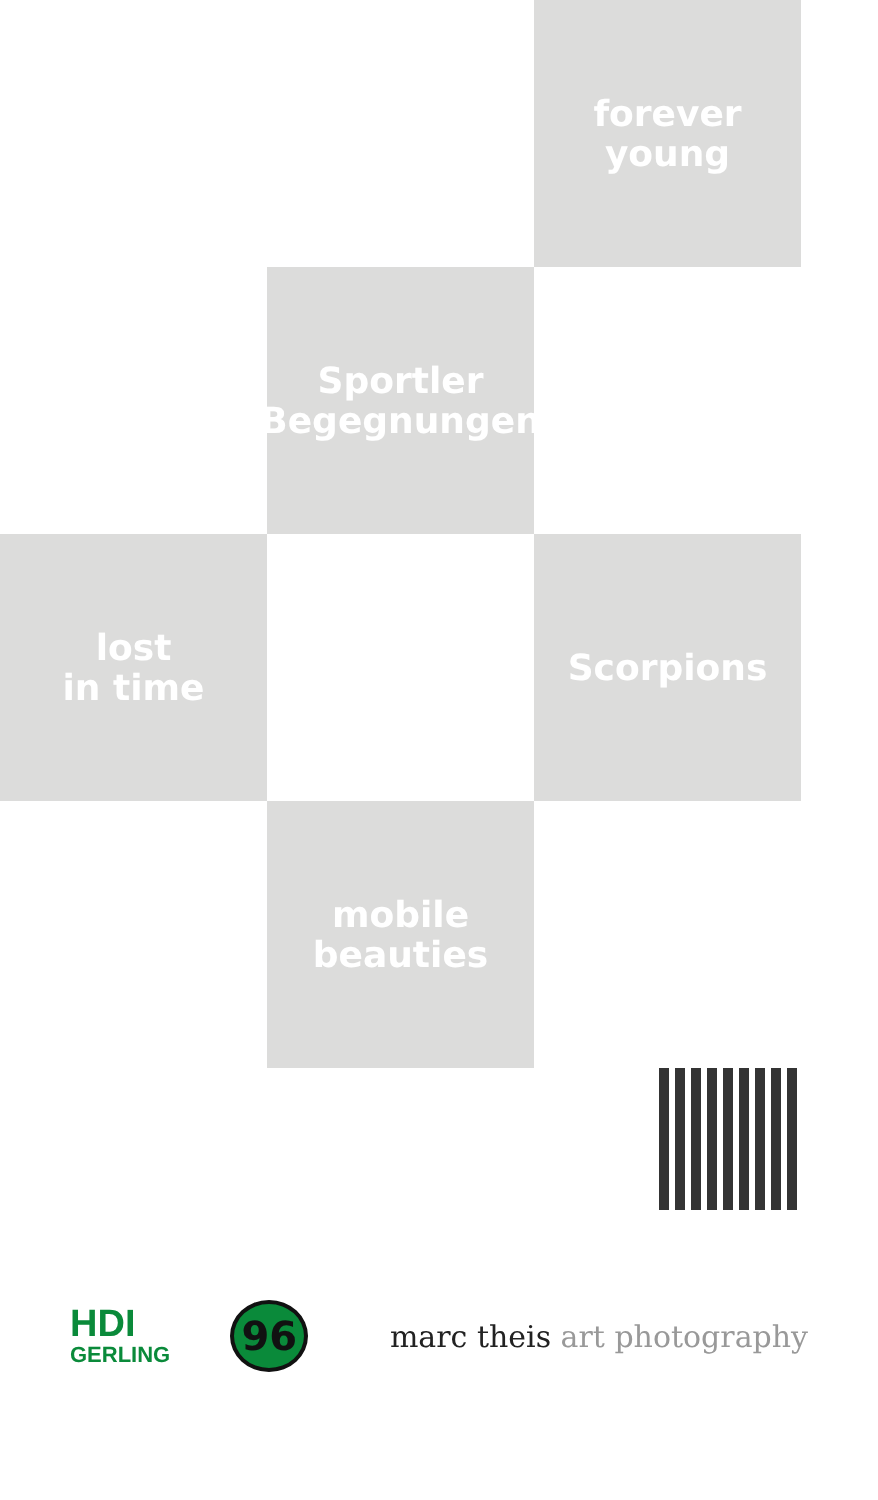forever
young
Sportler
Begegnungen
lost
in time
Scorpions
mobile
beauties
HDI
GERLING
96
marc theis art photography